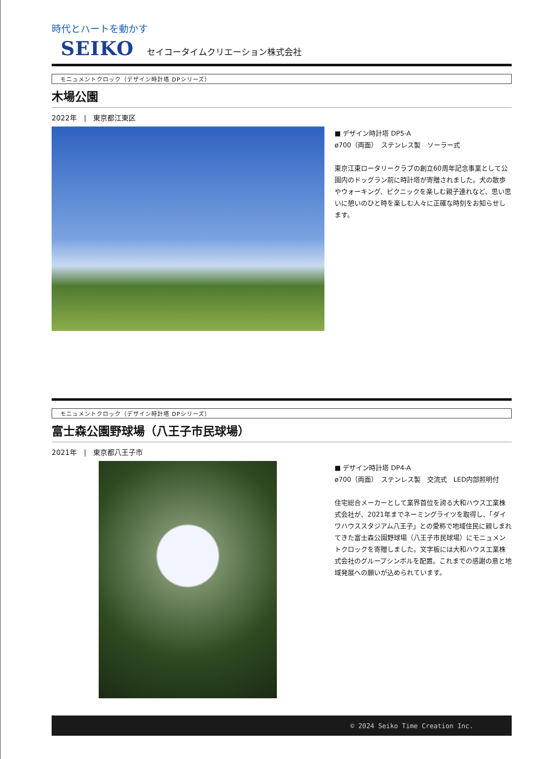時代とハートを動かす
SEIKO セイコータイムクリエーション株式会社
モニュメントクロック（デザイン時計塔 DPシリーズ）
木場公園
2022年　|　東京都江東区
■ デザイン時計塔 DP5-A
ø700（両面）　ステンレス製　ソーラー式
東京江東ロータリークラブの創立60周年記念事業として公園内のドッグラン前に時計塔が寄贈されました。犬の散歩やウォーキング、ピクニックを楽しむ親子連れなど、思い思いに憩いのひと時を楽しむ人々に正確な時刻をお知らせします。
モニュメントクロック（デザイン時計塔 DPシリーズ）
富士森公園野球場（八王子市民球場）
2021年　|　東京都八王子市
■ デザイン時計塔 DP4-A
ø700（両面）　ステンレス製　交流式　LED内部照明付
住宅総合メーカーとして業界首位を誇る大和ハウス工業株式会社が、2021年までネーミングライツを取得し、「ダイワハウススタジアム八王子」との愛称で地域住民に親しまれてきた富士森公園野球場（八王子市民球場）にモニュメントクロックを寄贈しました。文字板には大和ハウス工業株式会社のグループシンボルを配置。これまでの感謝の意と地域発展への願いが込められています。
© 2024 Seiko Time Creation Inc.